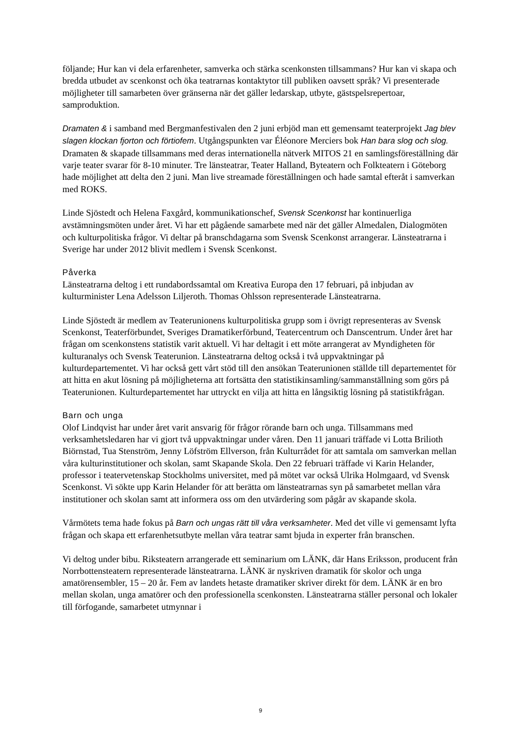följande; Hur kan vi dela erfarenheter, samverka och stärka scenkonsten tillsammans? Hur kan vi skapa och bredda utbudet av scenkonst och öka teatrarnas kontaktytor till publiken oavsett språk? Vi presenterade möjligheter till samarbeten över gränserna när det gäller ledarskap, utbyte, gästspelsrepertoar, samproduktion.
Dramaten & i samband med Bergmanfestivalen den 2 juni erbjöd man ett gemensamt teaterprojekt Jag blev slagen klockan fjorton och förtiofem. Utgångspunkten var Éléonore Merciers bok Han bara slog och slog. Dramaten & skapade tillsammans med deras internationella nätverk MITOS 21 en samlingsföreställning där varje teater svarar för 8-10 minuter. Tre länsteatrar, Teater Halland, Byteatern och Folkteatern i Göteborg hade möjlighet att delta den 2 juni. Man live streamade föreställningen och hade samtal efteråt i samverkan med ROKS.
Linde Sjöstedt och Helena Faxgård, kommunikationschef, Svensk Scenkonst har kontinuerliga avstämningsmöten under året. Vi har ett pågående samarbete med när det gäller Almedalen, Dialogmöten och kulturpolitiska frågor. Vi deltar på branschdagarna som Svensk Scenkonst arrangerar. Länsteatrarna i Sverige har under 2012 blivit medlem i Svensk Scenkonst.
Påverka
Länsteatrarna deltog i ett rundabordssamtal om Kreativa Europa den 17 februari, på inbjudan av kulturminister Lena Adelsson Liljeroth. Thomas Ohlsson representerade Länsteatrarna.
Linde Sjöstedt är medlem av Teaterunionens kulturpolitiska grupp som i övrigt representeras av Svensk Scenkonst, Teaterförbundet, Sveriges Dramatikerförbund, Teatercentrum och Danscentrum. Under året har frågan om scenkonstens statistik varit aktuell. Vi har deltagit i ett möte arrangerat av Myndigheten för kulturanalys och Svensk Teaterunion. Länsteatrarna deltog också i två uppvaktningar på kulturdepartementet. Vi har också gett vårt stöd till den ansökan Teaterunionen ställde till departementet för att hitta en akut lösning på möjligheterna att fortsätta den statistikinsamling/sammanställning som görs på Teaterunionen. Kulturdepartementet har uttryckt en vilja att hitta en långsiktig lösning på statistikfrågan.
Barn och unga
Olof Lindqvist har under året varit ansvarig för frågor rörande barn och unga. Tillsammans med verksamhetsledaren har vi gjort två uppvaktningar under våren. Den 11 januari träffade vi Lotta Brilioth Biörnstad, Tua Stenström, Jenny Löfström Ellverson, från Kulturrådet för att samtala om samverkan mellan våra kulturinstitutioner och skolan, samt Skapande Skola. Den 22 februari träffade vi Karin Helander, professor i teatervetenskap Stockholms universitet, med på mötet var också Ulrika Holmgaard, vd Svensk Scenkonst. Vi sökte upp Karin Helander för att berätta om länsteatrarnas syn på samarbetet mellan våra institutioner och skolan samt att informera oss om den utvärdering som pågår av skapande skola.
Vårmötets tema hade fokus på Barn och ungas rätt till våra verksamheter. Med det ville vi gemensamt lyfta frågan och skapa ett erfarenhetsutbyte mellan våra teatrar samt bjuda in experter från branschen.
Vi deltog under bibu. Riksteatern arrangerade ett seminarium om LÄNK, där Hans Eriksson, producent från Norrbottensteatern representerade länsteatrarna. LÄNK är nyskriven dramatik för skolor och unga amatörensembler, 15 – 20 år. Fem av landets hetaste dramatiker skriver direkt för dem. LÄNK är en bro mellan skolan, unga amatörer och den professionella scenkonsten. Länsteatrarna ställer personal och lokaler till förfogande, samarbetet utmynnar i
9